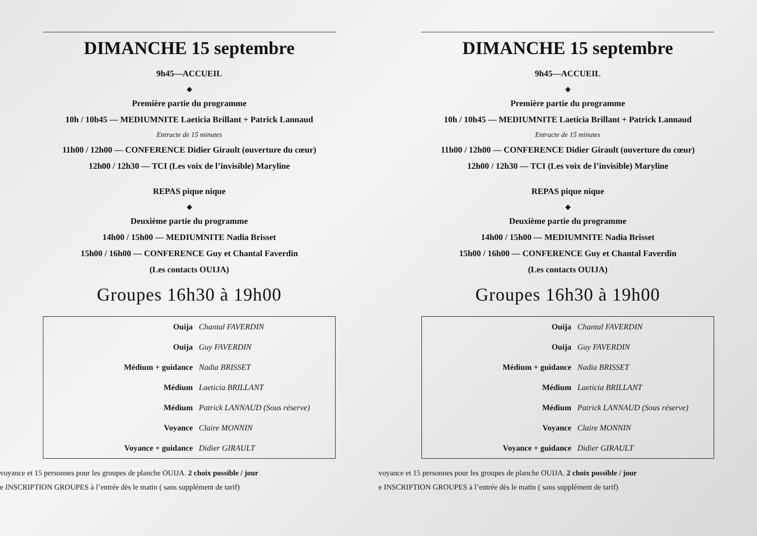DIMANCHE 15 septembre
9h45—ACCUEIL
◆
Première partie du programme
10h / 10h45 — MEDIUMNITE Laeticia Brillant + Patrick Lannaud
Entracte de 15 minutes
11h00 / 12h00 — CONFERENCE Didier Girault (ouverture du cœur)
12h00 / 12h30 — TCI (Les voix de l’invisible) Maryline
REPAS pique nique
◆
Deuxième partie du programme
14h00 / 15h00 — MEDIUMNITE Nadia Brisset
15h00 / 16h00 — CONFERENCE Guy et Chantal Faverdin
(Les contacts OUIJA)
Groupes 16h30 à 19h00
| Ouija | Chantal FAVERDIN |
| Ouija | Guy FAVERDIN |
| Médium + guidance | Nadia BRISSET |
| Médium | Laeticia BRILLANT |
| Médium | Patrick LANNAUD (Sous réserve) |
| Voyance | Claire MONNIN |
| Voyance + guidance | Didier GIRAULT |
voyance et 15 personnes pour les groupes de planche OUIJA. 2 choix possible / jour
e INSCRIPTION GROUPES à l’entrée dès le matin ( sans supplément de tarif)
DIMANCHE 15 septembre
9h45—ACCUEIL
◆
Première partie du programme
10h / 10h45 — MEDIUMNITE Laeticia Brillant + Patrick Lannaud
Entracte de 15 minutes
11h00 / 12h00 — CONFERENCE Didier Girault (ouverture du cœur)
12h00 / 12h30 — TCI (Les voix de l’invisible) Maryline
REPAS pique nique
◆
Deuxième partie du programme
14h00 / 15h00 — MEDIUMNITE Nadia Brisset
15h00 / 16h00 — CONFERENCE Guy et Chantal Faverdin
(Les contacts OUIJA)
Groupes 16h30 à 19h00
| Ouija | Chantal FAVERDIN |
| Ouija | Guy FAVERDIN |
| Médium + guidance | Nadia BRISSET |
| Médium | Laeticia BRILLANT |
| Médium | Patrick LANNAUD (Sous réserve) |
| Voyance | Claire MONNIN |
| Voyance + guidance | Didier GIRAULT |
voyance et 15 personnes pour les groupes de planche OUIJA. 2 choix possible / jour
e INSCRIPTION GROUPES à l’entrée dès le matin ( sans supplément de tarif)